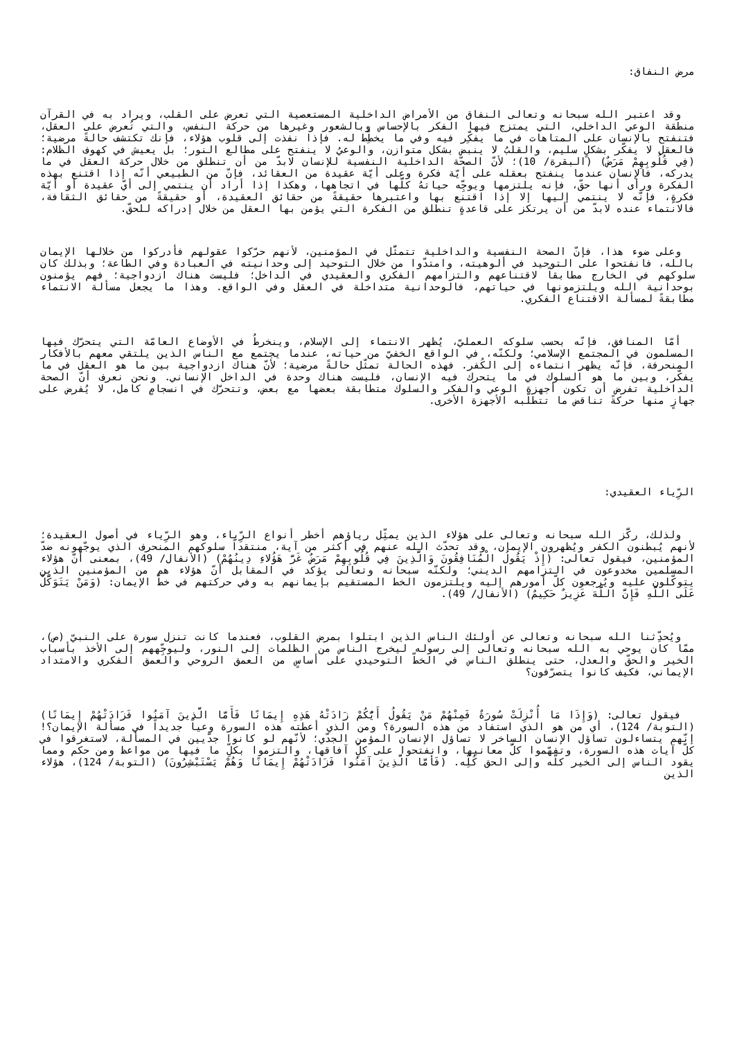مرض النفاق:
وقد اعتبر الله سبحانه وتعالى النفاق من الأمراض الداخلية المستعصية التي تعرض على القلب، ويراد به في القرآن منطقة الوعي الداخلي، التي يمتزج فيها الفكر بالإحساس وبالشعور وغيرها من حركة النفس، والتي تُعرض على العقل، فتنفتح بالإنسان على المتاهات في ما يفكِّر فيه وفي ما يخطِّط له. فإذا نفذت إلى قلوب هؤلاء، فإنك تكتشف حالةً مرضية؛ فالعقل لا يفكّر بشكلٍ سليم، والقلبُ لا ينبض بشكل متوازن، والوعيُ لا ينفتح على مطالع النور؛ بل يعيش في كهوف الظلام: (فِي قُلُوبِهِمْ مَرَضٌ) (البقرة/ 10)؛ لأنّ الصحّة الداخلية النفسية للإنسان لابدّ من أن تنطلق من خلال حركة العقل في ما يدركه، فالإنسان عندما ينفتح بعقله على أيّة فكرة وعلى أيّة عقيدة من العقائد، فإنّ من الطبيعي أنّه إذا اقتنع بهذه الفكرة ورأى أنها حقّ، فإنه يلتزمها ويوجِّه حياتهُ كلَّها في اتجاهها، وهكذا إذا أراد أن ينتمي إلى أيّ عقيدة أو أيّة فكرةٍ، فإنّه لا ينتمي إليها إلا إذا اقتنع بها واعتبرها حقيقةً من حقائق العقيدة، أو حقيقةً من حقائق الثقافة، فالانتماء عنده لابدّ من أن يرتكز على قاعدةٍ تنطلق من الفكرة التي يؤمن بها العقل من خلال إدراكه للحقّ.
وعلى ضوء هذا، فإنّ الصحة النفسية والداخلية تتمثَّل في المؤمنين، لأنهم حرّكوا عقولهم فأدركوا من خلالها الإيمان بالله، فانفتحوا على التوحيد في ألوهيته، وامتدّوا من خلال التوحيد إلى وحدانيته في العبادة وفي الطاعة؛ وبذلك كان سلوكهم في الخارج مطابقاً لاقتناعهم والتزامهم الفكري والعقيدي في الداخل؛ فليست هناك ازدواجية؛ فهم يؤمنون بوحدانية الله ويلتزمونها في حياتهم، فالوحدانية متداخلة في العقل وفي الواقع. وهذا ما يجعل مسألة الانتماء مطابقةً لمسألة الاقتناع الفكري.
أمّا المنافق، فإنّه بحسب سلوكه العمليّ، يُظهر الانتماء إلى الإسلام، وينخرطُ في الأوضاع العامّة التي يتحرّك فيها المسلمون في المجتمع الإسلامي؛ ولكنّه، في الواقع الخفيّ من حياته، عندما يجتمع مع الناس الذين يلتقي معهم بالأفكار المنحرفة، فإنّه يظهر انتماءه إلى الكُفر. فهذه الحالة تمثّل حالةً مرضية؛ لأنّ هناك ازدواجية بين ما هو العقل في ما يفكّر، وبين ما هو السلوك في ما يتحرك فيه الإنسان، فليست هناك وحدة في الداخل الإنساني. ونحن نعرف أنّ الصحة الداخلية تفرض أن تكون أجهزة الوعي والفكر والسلوك متطابقة بعضها مع بعض، وتتحرّك في انسجامٍ كامل، لا يُفرض على جهازٍ منها حركةً تناقض ما تتطلّبه الأجهزة الأخرى.
الرِّياء العقيدي:
ولذلك، ركَّز الله سبحانه وتعالى على هؤلاء الذين يمثِّل رياؤهم أخطر أنواع الرِّياء، وهو الرِّياء في أصول العقيدة؛ لأنهم يُبطنون الكفر ويُظهرون الإيمان، وقد تحدّث الله عنهم في أكثر من آية، منتقداً سلوكهم المنحرف الذي يوجّهونه ضدّ المؤمنين، فيقول تعالى: (إِذْ يَقُولُ الْمُنَافِقُونَ وَالَّذِينَ فِي قُلُوبِهِمْ مَرَضٌ غَرَّ هَؤُلاءِ دِينُهُمْ) (الأنفال/ 49)، بمعنى أنّ هؤلاء المسلمين مخدوعون في التزامهم الديني؛ ولكنّه سبحانه وتعالى يؤكد في المقابل أنّ هؤلاء هم من المؤمنين الذين يتوكّلون عليه ويُرجعون كلّ أمورهم إليه ويلتزمون الخط المستقيم بإيمانهم به وفي حركتهم في خطّ الإيمان: (وَمَنْ يَتَوَكَّلْ عَلَى اللَّهِ فَإِنَّ اللَّهَ عَزِيزٌ حَكِيمٌ) (الأنفال/ 49).
ويُحدِّثنا الله سبحانه وتعالى عن أولئك الناس الذين ابتلوا بمرض القلوب، فعندما كانت تنزل سورة على النبيّ (ص)، ممّا كان يوحي به الله سبحانه وتعالى إلى رسوله ليخرج الناس من الظلمات إلى النور، وليوجِّههم إلى الأخذ بأسباب الخير والحقّ والعدل، حتى ينطلق الناس في الخطّ التوحيدي على أساسٍ من العمق الروحي والعمق الفكري والامتداد الإيماني، فكيف كانوا يتصرّفون؟
فيقول تعالى: (وَإِذَا مَا أُنْزِلَتْ سُورَةٌ فَمِنْهُمْ مَنْ يَقُولُ أَيُّكُمْ زَادَتْهُ هَذِهِ إِيمَانًا فَأَمَّا الَّذِينَ آمَنُوا فَزَادَتْهُمْ إِيمَانًا) (التوبة/ 124)، أي من هو الذي استفاد من هذه السورة؟ ومن الذي أعطته هذه السورة وعياً جديداً في مسألة الإيمان؟! إنّهم يتساءلون تساؤل الإنسان الساخر لا تساؤل الإنسان المؤمن الجدّي؛ لأنّهم لو كانوا جدّيين في المسألة، لاستغرقوا في كلّ آيات هذه السورة، وتفهّموا كلَّ معانيها، وانفتحوا على كلِّ آفاقها، والتزموا بكلِّ ما فيها من مواعظ ومن حكم ومما يقود الناس إلى الخير كلّه وإلى الحق كُلِّه. (فَأَمَّا الَّذِينَ آمَنُوا فَزَادَتْهُمْ إِيمَانًا وَهُمْ يَسْتَبْشِرُونَ) (التوبة/ 124)، هؤلاء الذين